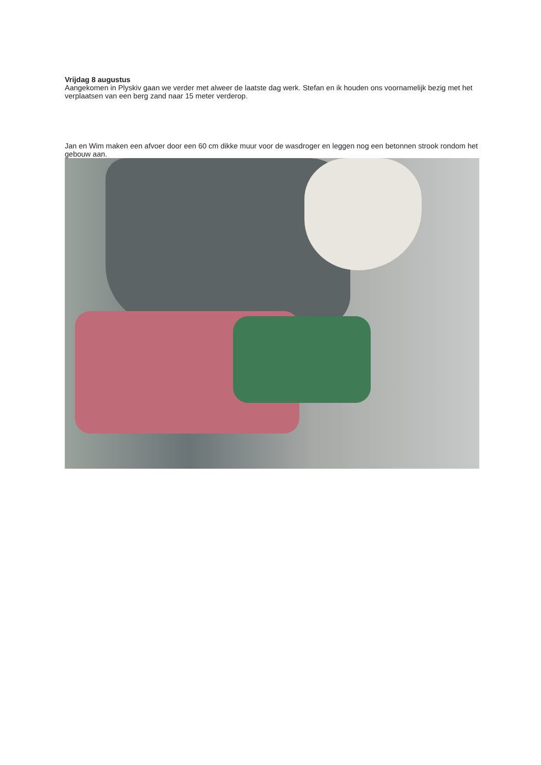Vrijdag 8 augustus
Aangekomen in Plyskiv gaan we verder met alweer de laatste dag werk. Stefan en ik houden ons voornamelijk bezig met het verplaatsen van een berg zand naar 15 meter verderop.
Jan en Wim maken een afvoer door een 60 cm dikke muur voor de wasdroger en leggen nog een betonnen strook rondom het gebouw aan.